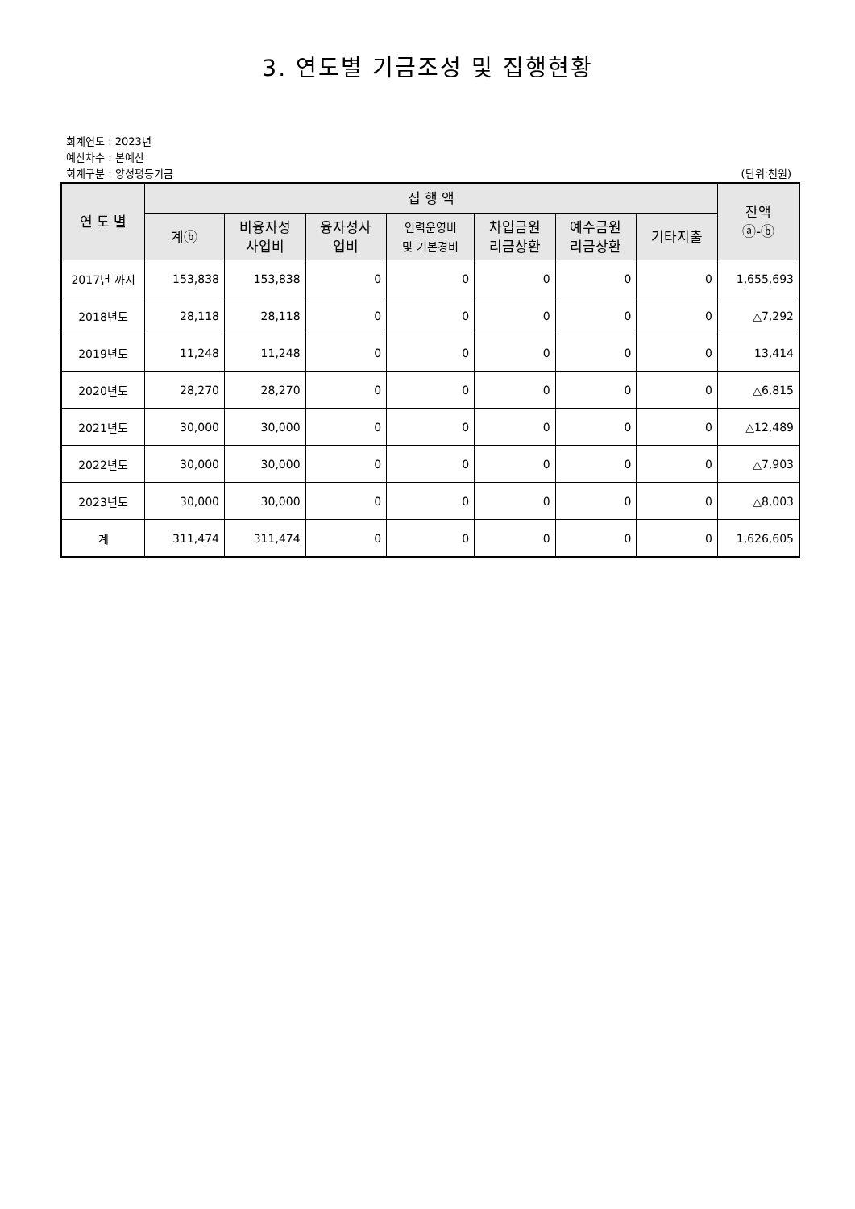3. 연도별 기금조성 및 집행현황
회계연도 : 2023년
예산차수 : 본예산
회계구분 : 양성평등기금 (단위:천원)
| 연 도 별 | 집 행 액 | | | | | | | 잔액 ⓐ-ⓑ |
| --- | --- | --- | --- | --- | --- | --- | --- | --- |
| | 계ⓑ | 비융자성 사업비 | 융자성사 업비 | 인력운영비 및 기본경비 | 차입금원 리금상환 | 예수금원 리금상환 | 기타지출 | |
| 2017년 까지 | 153,838 | 153,838 | 0 | 0 | 0 | 0 | 0 | 1,655,693 |
| 2018년도 | 28,118 | 28,118 | 0 | 0 | 0 | 0 | 0 | △7,292 |
| 2019년도 | 11,248 | 11,248 | 0 | 0 | 0 | 0 | 0 | 13,414 |
| 2020년도 | 28,270 | 28,270 | 0 | 0 | 0 | 0 | 0 | △6,815 |
| 2021년도 | 30,000 | 30,000 | 0 | 0 | 0 | 0 | 0 | △12,489 |
| 2022년도 | 30,000 | 30,000 | 0 | 0 | 0 | 0 | 0 | △7,903 |
| 2023년도 | 30,000 | 30,000 | 0 | 0 | 0 | 0 | 0 | △8,003 |
| 계 | 311,474 | 311,474 | 0 | 0 | 0 | 0 | 0 | 1,626,605 |